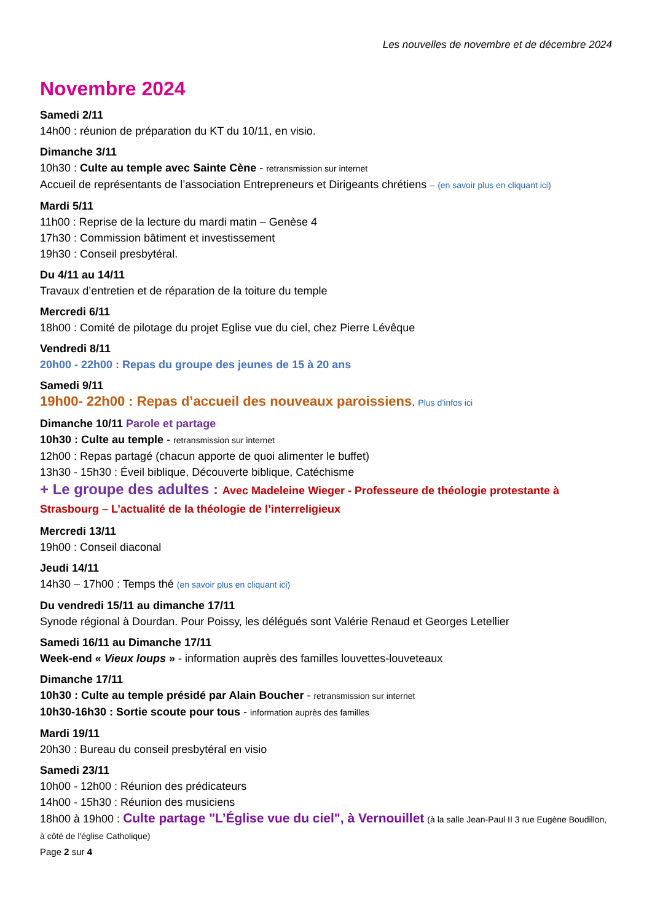Les nouvelles de novembre et de décembre 2024
Novembre 2024
Samedi 2/11
14h00 : réunion de préparation du KT du 10/11, en visio.
Dimanche 3/11
10h30 : Culte au temple avec Sainte Cène - retransmission sur internet
Accueil de représentants de l’association Entrepreneurs et Dirigeants chrétiens – (en savoir plus en cliquant ici)
Mardi 5/11
11h00 : Reprise de la lecture du mardi matin – Genèse 4
17h30 : Commission bâtiment et investissement
19h30 : Conseil presbytéral.
Du 4/11 au 14/11
Travaux d’entretien et de réparation de la toiture du temple
Mercredi 6/11
18h00 : Comité de pilotage du projet Eglise vue du ciel, chez Pierre Lévêque
Vendredi 8/11
20h00 - 22h00 : Repas du groupe des jeunes de 15 à 20 ans
Samedi 9/11
19h00- 22h00 : Repas d’accueil des nouveaux paroissiens. Plus d’infos ici
Dimanche 10/11 Parole et partage
10h30 : Culte au temple - retransmission sur internet
12h00 : Repas partagé (chacun apporte de quoi alimenter le buffet)
13h30 - 15h30 : Éveil biblique, Découverte biblique, Catéchisme
+ Le groupe des adultes : Avec Madeleine Wieger - Professeure de théologie protestante à Strasbourg – L’actualité de la théologie de l’interreligieux
Mercredi 13/11
19h00 : Conseil diaconal
Jeudi 14/11
14h30 – 17h00 : Temps thé (en savoir plus en cliquant ici)
Du vendredi 15/11 au dimanche 17/11
Synode régional à Dourdan. Pour Poissy, les délégués sont Valérie Renaud et Georges Letellier
Samedi 16/11 au Dimanche 17/11
Week-end « Vieux loups » - information auprès des familles louvettes-louveteaux
Dimanche 17/11
10h30 : Culte au temple présidé par Alain Boucher - retransmission sur internet
10h30-16h30 : Sortie scoute pour tous - information auprès des familles
Mardi 19/11
20h30 : Bureau du conseil presbytéral en visio
Samedi 23/11
10h00 - 12h00 : Réunion des prédicateurs
14h00 - 15h30 : Réunion des musiciens
18h00 à 19h00 : Culte partage "L’Église vue du ciel", à Vernouillet (à la salle Jean-Paul II 3 rue Eugène Boudillon, à côté de l'église Catholique)
Page 2 sur 4